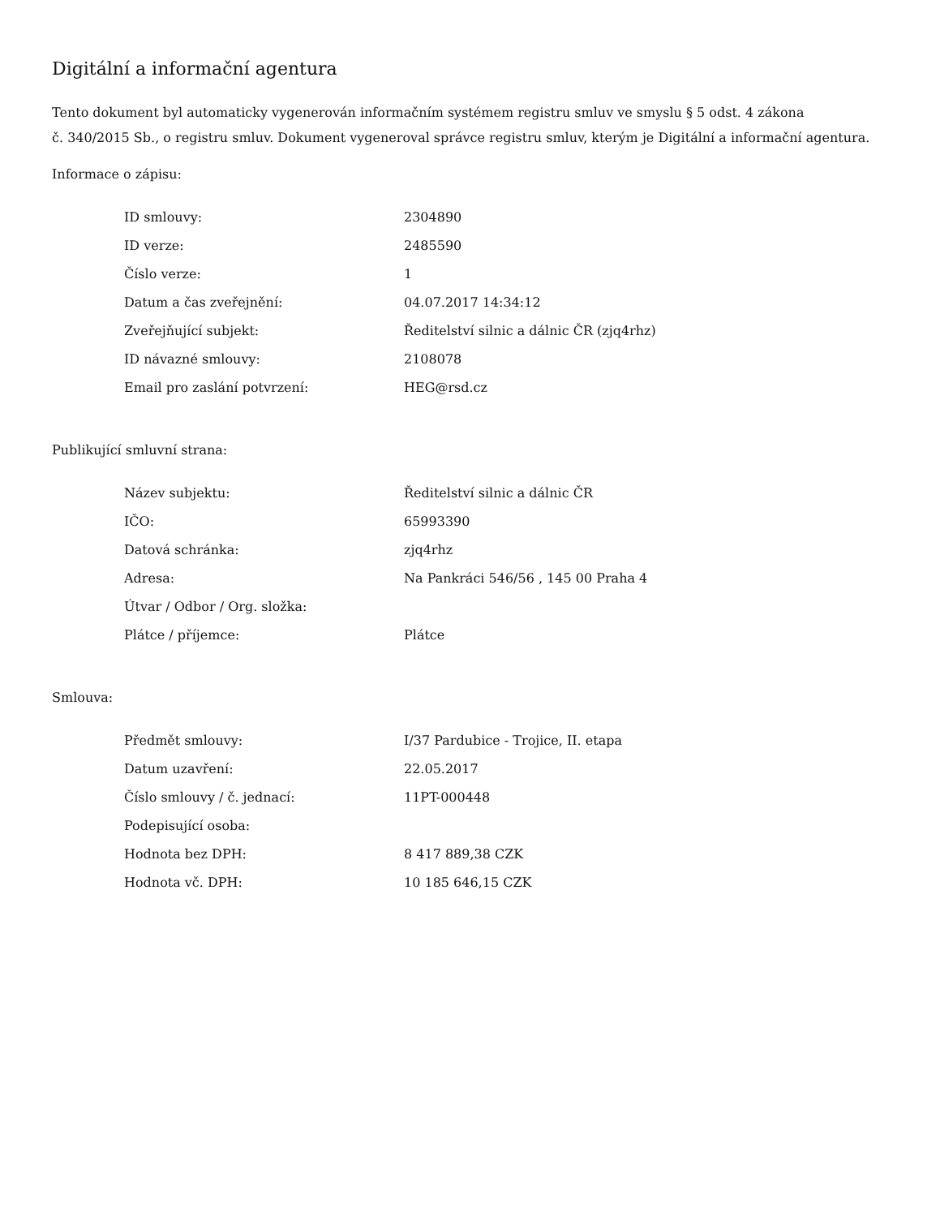Digitální a informační agentura
Tento dokument byl automaticky vygenerován informačním systémem registru smluv ve smyslu § 5 odst. 4 zákona
č. 340/2015 Sb., o registru smluv. Dokument vygeneroval správce registru smluv, kterým je Digitální a informační agentura.
Informace o zápisu:
| ID smlouvy: | 2304890 |
| ID verze: | 2485590 |
| Číslo verze: | 1 |
| Datum a čas zveřejnění: | 04.07.2017 14:34:12 |
| Zveřejňující subjekt: | Ředitelství silnic a dálnic ČR (zjq4rhz) |
| ID návazné smlouvy: | 2108078 |
| Email pro zaslání potvrzení: | HEG@rsd.cz |
Publikující smluvní strana:
| Název subjektu: | Ředitelství silnic a dálnic ČR |
| IČO: | 65993390 |
| Datová schránka: | zjq4rhz |
| Adresa: | Na Pankráci 546/56 , 145 00 Praha 4 |
| Útvar / Odbor / Org. složka: | |
| Plátce / příjemce: | Plátce |
Smlouva:
| Předmět smlouvy: | I/37 Pardubice - Trojice, II. etapa |
| Datum uzavření: | 22.05.2017 |
| Číslo smlouvy / č. jednací: | 11PT-000448 |
| Podepisující osoba: | |
| Hodnota bez DPH: | 8 417 889,38 CZK |
| Hodnota vč. DPH: | 10 185 646,15 CZK |